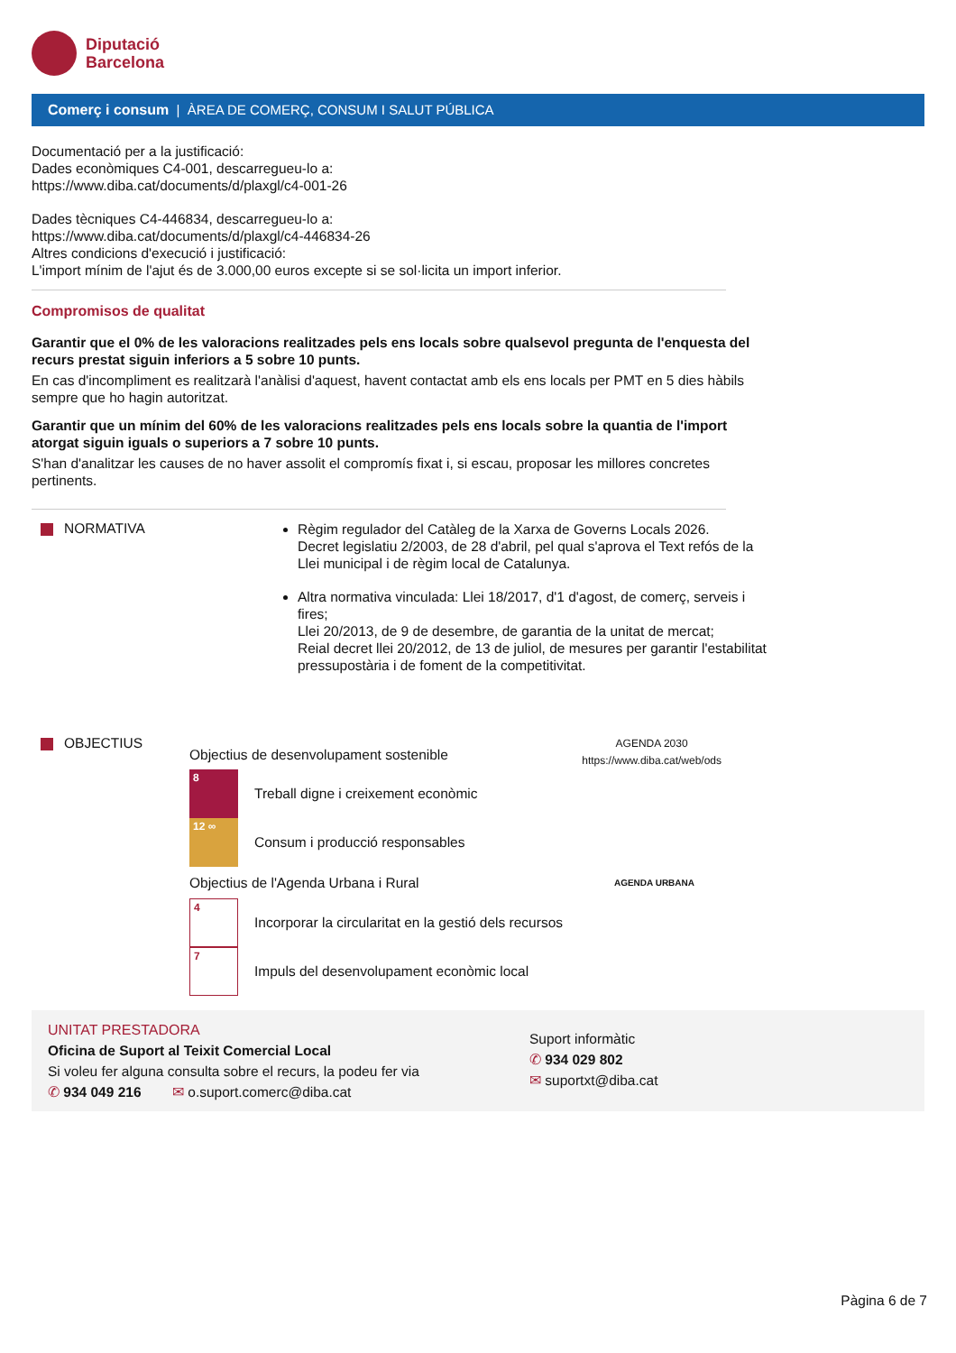Diputació
Barcelona
Comerç i consum | ÀREA DE COMERÇ, CONSUM I SALUT PÚBLICA
Documentació per a la justificació:
Dades econòmiques C4-001, descarregueu-lo a:
https://www.diba.cat/documents/d/plaxgl/c4-001-26
Dades tècniques C4-446834, descarregueu-lo a:
https://www.diba.cat/documents/d/plaxgl/c4-446834-26
Altres condicions d'execució i justificació:
L'import mínim de l'ajut és de 3.000,00 euros excepte si se sol·licita un import inferior.
Compromisos de qualitat
Garantir que el 0% de les valoracions realitzades pels ens locals sobre qualsevol pregunta de l'enquesta del recurs prestat siguin inferiors a 5 sobre 10 punts.
En cas d'incompliment es realitzarà l'anàlisi d'aquest, havent contactat amb els ens locals per PMT en 5 dies hàbils sempre que ho hagin autoritzat.
Garantir que un mínim del 60% de les valoracions realitzades pels ens locals sobre la quantia de l'import atorgat siguin iguals o superiors a 7 sobre 10 punts.
S'han d'analitzar les causes de no haver assolit el compromís fixat i, si escau, proposar les millores concretes pertinents.
NORMATIVA
Règim regulador del Catàleg de la Xarxa de Governs Locals 2026.
Decret legislatiu 2/2003, de 28 d'abril, pel qual s'aprova el Text refós de la Llei municipal i de règim local de Catalunya.
Altra normativa vinculada: Llei 18/2017, d'1 d'agost, de comerç, serveis i fires;
Llei 20/2013, de 9 de desembre, de garantia de la unitat de mercat;
Reial decret llei 20/2012, de 13 de juliol, de mesures per garantir l'estabilitat pressupostària i de foment de la competitivitat.
OBJECTIUS
Objectius de desenvolupament sostenible
AGENDA 2030
https://www.diba.cat/web/ods
8
Treball digne i creixement econòmic
12 ∞
Consum i producció responsables
Objectius de l'Agenda Urbana i Rural
AGENDA URBANA
4
Incorporar la circularitat en la gestió dels recursos
7
Impuls del desenvolupament econòmic local
UNITAT PRESTADORA
Oficina de Suport al Teixit Comercial Local
Si voleu fer alguna consulta sobre el recurs, la podeu fer via
✆ 934 049 216 ✉ o.suport.comerc@diba.cat
Suport informàtic
✆ 934 029 802
✉ suportxt@diba.cat
Pàgina 6 de 7